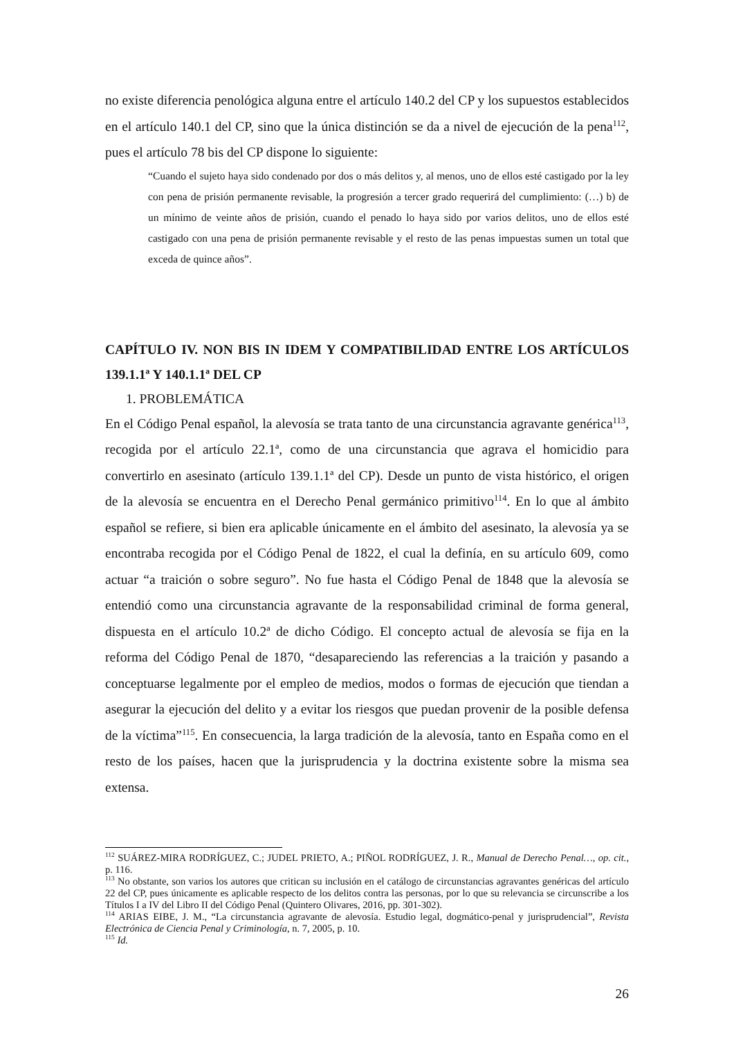no existe diferencia penológica alguna entre el artículo 140.2 del CP y los supuestos establecidos en el artículo 140.1 del CP, sino que la única distinción se da a nivel de ejecución de la pena<sup>112</sup>, pues el artículo 78 bis del CP dispone lo siguiente:
“Cuando el sujeto haya sido condenado por dos o más delitos y, al menos, uno de ellos esté castigado por la ley con pena de prisión permanente revisable, la progresión a tercer grado requerirá del cumplimiento: (…) b) de un mínimo de veinte años de prisión, cuando el penado lo haya sido por varios delitos, uno de ellos esté castigado con una pena de prisión permanente revisable y el resto de las penas impuestas sumen un total que exceda de quince años”.
CAPÍTULO IV. NON BIS IN IDEM Y COMPATIBILIDAD ENTRE LOS ARTÍCULOS 139.1.1ª Y 140.1.1ª DEL CP
1. PROBLEMÁTICA
En el Código Penal español, la alevosía se trata tanto de una circunstancia agravante genérica<sup>113</sup>, recogida por el artículo 22.1ª, como de una circunstancia que agrava el homicidio para convertirlo en asesinato (artículo 139.1.1ª del CP). Desde un punto de vista histórico, el origen de la alevosía se encuentra en el Derecho Penal germánico primitivo<sup>114</sup>. En lo que al ámbito español se refiere, si bien era aplicable únicamente en el ámbito del asesinato, la alevosía ya se encontraba recogida por el Código Penal de 1822, el cual la definía, en su artículo 609, como actuar “a traición o sobre seguro”. No fue hasta el Código Penal de 1848 que la alevosía se entendió como una circunstancia agravante de la responsabilidad criminal de forma general, dispuesta en el artículo 10.2ª de dicho Código. El concepto actual de alevosía se fija en la reforma del Código Penal de 1870, “desapareciendo las referencias a la traición y pasando a conceptuarse legalmente por el empleo de medios, modos o formas de ejecución que tiendan a asegurar la ejecución del delito y a evitar los riesgos que puedan provenir de la posible defensa de la víctima”<sup>115</sup>. En consecuencia, la larga tradición de la alevosía, tanto en España como en el resto de los países, hacen que la jurisprudencia y la doctrina existente sobre la misma sea extensa.
<sup>112</sup> SUÁREZ-MIRA RODRÍGUEZ, C.; JUDEL PRIETO, A.; PIÑOL RODRÍGUEZ, J. R., Manual de Derecho Penal…, op. cit., p. 116.
<sup>113</sup> No obstante, son varios los autores que critican su inclusión en el catálogo de circunstancias agravantes genéricas del artículo 22 del CP, pues únicamente es aplicable respecto de los delitos contra las personas, por lo que su relevancia se circunscribe a los Títulos I a IV del Libro II del Código Penal (Quintero Olivares, 2016, pp. 301-302).
<sup>114</sup> ARIAS EIBE, J. M., “La circunstancia agravante de alevosía. Estudio legal, dogmático-penal y jurisprudencial”, Revista Electrónica de Ciencia Penal y Criminología, n. 7, 2005, p. 10.
<sup>115</sup> Id.
26